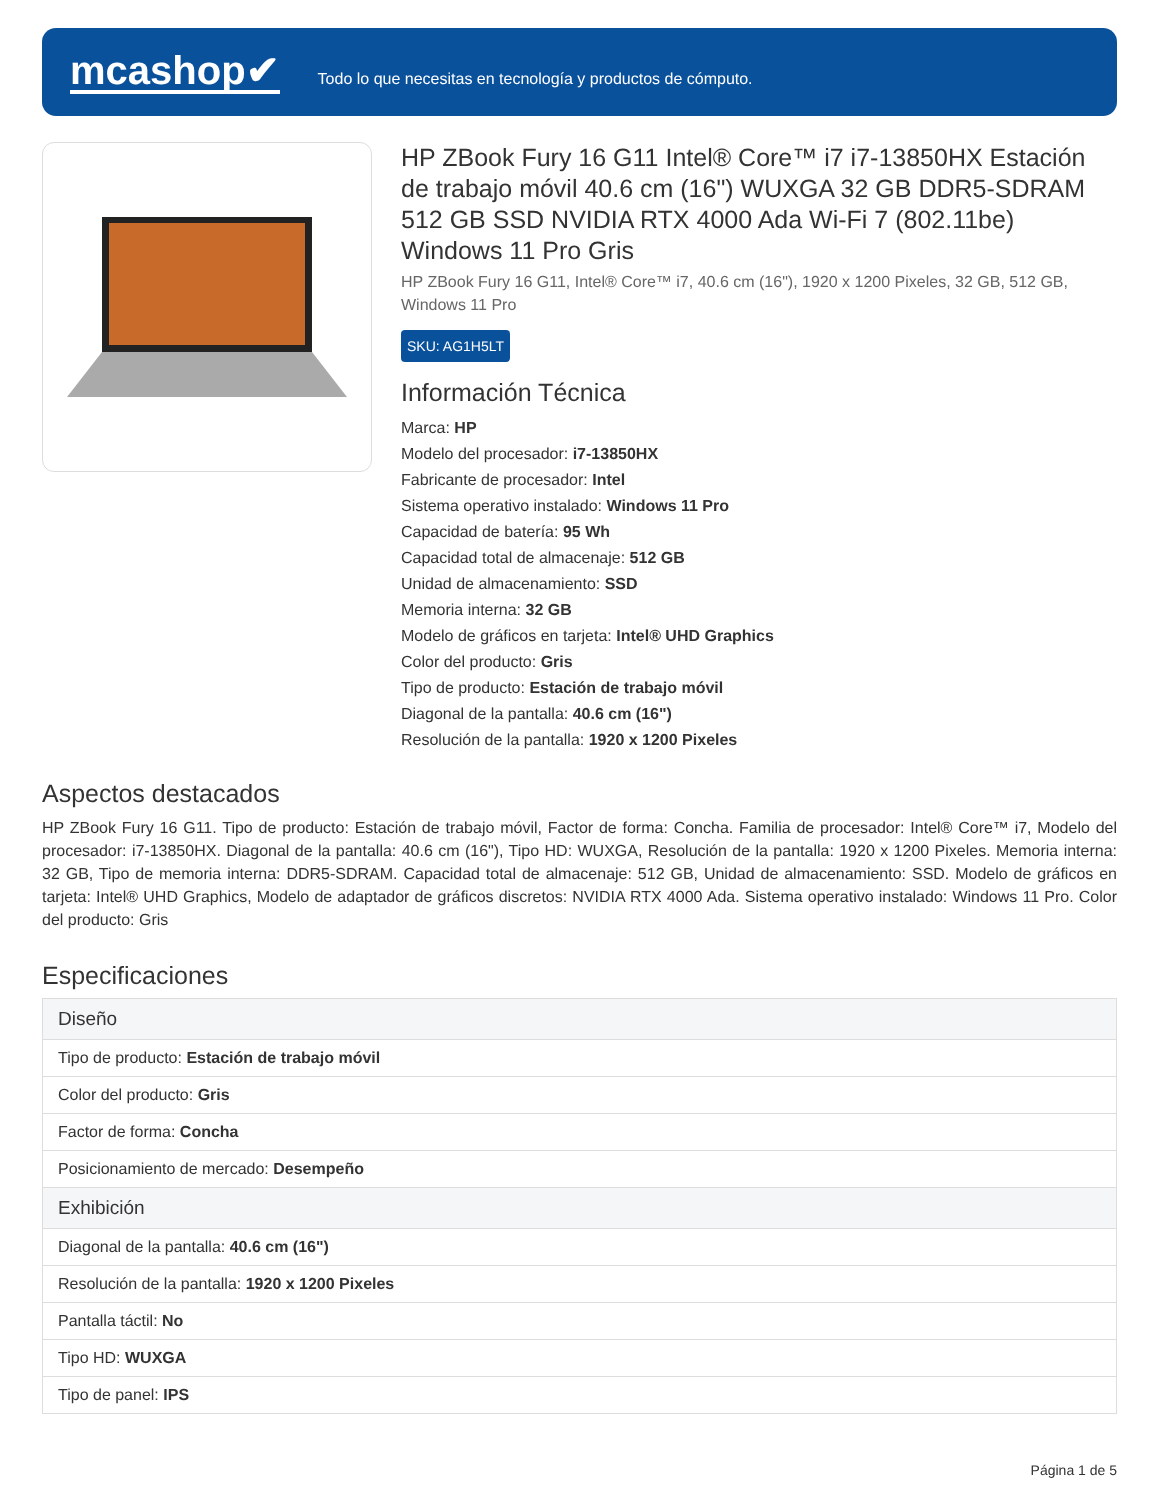mcashop✔
Todo lo que necesitas en tecnología y productos de cómputo.
HP ZBook Fury 16 G11 Intel® Core™ i7 i7-13850HX Estación de trabajo móvil 40.6 cm (16") WUXGA 32 GB DDR5-SDRAM 512 GB SSD NVIDIA RTX 4000 Ada Wi-Fi 7 (802.11be) Windows 11 Pro Gris
HP ZBook Fury 16 G11, Intel® Core™ i7, 40.6 cm (16"), 1920 x 1200 Pixeles, 32 GB, 512 GB, Windows 11 Pro
SKU: AG1H5LT
Información Técnica
Marca: HP
Modelo del procesador: i7-13850HX
Fabricante de procesador: Intel
Sistema operativo instalado: Windows 11 Pro
Capacidad de batería: 95 Wh
Capacidad total de almacenaje: 512 GB
Unidad de almacenamiento: SSD
Memoria interna: 32 GB
Modelo de gráficos en tarjeta: Intel® UHD Graphics
Color del producto: Gris
Tipo de producto: Estación de trabajo móvil
Diagonal de la pantalla: 40.6 cm (16")
Resolución de la pantalla: 1920 x 1200 Pixeles
Aspectos destacados
HP ZBook Fury 16 G11. Tipo de producto: Estación de trabajo móvil, Factor de forma: Concha. Familia de procesador: Intel® Core™ i7, Modelo del procesador: i7-13850HX. Diagonal de la pantalla: 40.6 cm (16"), Tipo HD: WUXGA, Resolución de la pantalla: 1920 x 1200 Pixeles. Memoria interna: 32 GB, Tipo de memoria interna: DDR5-SDRAM. Capacidad total de almacenaje: 512 GB, Unidad de almacenamiento: SSD. Modelo de gráficos en tarjeta: Intel® UHD Graphics, Modelo de adaptador de gráficos discretos: NVIDIA RTX 4000 Ada. Sistema operativo instalado: Windows 11 Pro. Color del producto: Gris
Especificaciones
| Diseño |
| --- |
| Tipo de producto: Estación de trabajo móvil |
| Color del producto: Gris |
| Factor de forma: Concha |
| Posicionamiento de mercado: Desempeño |
| Exhibición |
| Diagonal de la pantalla: 40.6 cm (16") |
| Resolución de la pantalla: 1920 x 1200 Pixeles |
| Pantalla táctil: No |
| Tipo HD: WUXGA |
| Tipo de panel: IPS |
Página 1 de 5